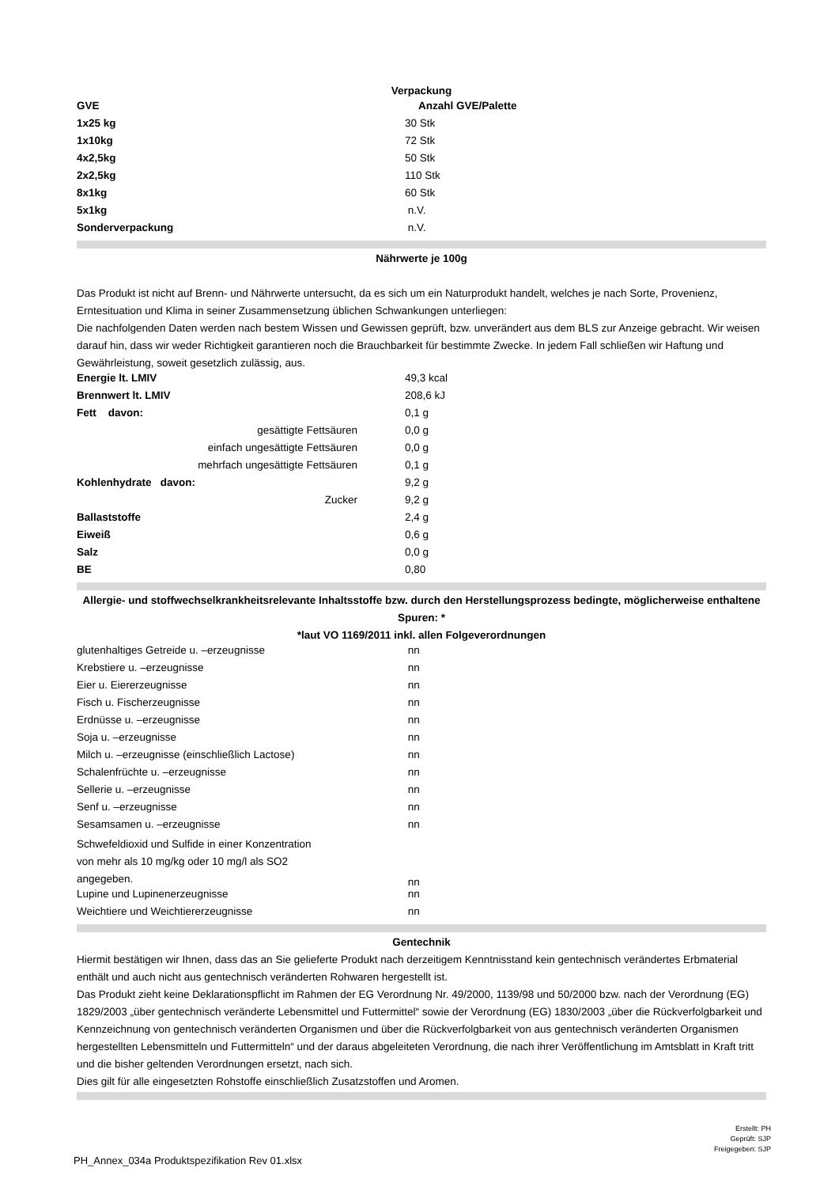Verpackung
| GVE | Anzahl GVE/Palette |
| --- | --- |
| 1x25 kg | 30 Stk |
| 1x10kg | 72 Stk |
| 4x2,5kg | 50 Stk |
| 2x2,5kg | 110 Stk |
| 8x1kg | 60 Stk |
| 5x1kg | n.V. |
| Sonderverpackung | n.V. |
Nährwerte je 100g
Das Produkt ist nicht auf Brenn- und Nährwerte untersucht, da es sich um ein Naturprodukt handelt, welches je nach Sorte, Provenienz, Erntesituation und Klima in seiner Zusammensetzung üblichen Schwankungen unterliegen:
Die nachfolgenden Daten werden nach bestem Wissen und Gewissen geprüft, bzw. unverändert aus dem BLS zur Anzeige gebracht. Wir weisen darauf hin, dass wir weder Richtigkeit garantieren noch die Brauchbarkeit für bestimmte Zwecke. In jedem Fall schließen wir Haftung und Gewährleistung, soweit gesetzlich zulässig, aus.
| Energie lt. LMIV | 49,3 kcal |
| Brennwert lt. LMIV | 208,6 kJ |
| Fett davon: | 0,1 g |
| gesättigte Fettsäuren | 0,0 g |
| einfach ungesättigte Fettsäuren | 0,0 g |
| mehrfach ungesättigte Fettsäuren | 0,1 g |
| Kohlenhydrate davon: | 9,2 g |
| Zucker | 9,2 g |
| Ballaststoffe | 2,4 g |
| Eiweiß | 0,6 g |
| Salz | 0,0 g |
| BE | 0,80 |
Allergie- und stoffwechselkrankheitsrelevante Inhaltsstoffe bzw. durch den Herstellungsprozess bedingte, möglicherweise enthaltene Spuren: *
*laut VO 1169/2011 inkl. allen Folgeverordnungen
| glutenhaltiges Getreide u. –erzeugnisse | nn |
| Krebstiere u. –erzeugnisse | nn |
| Eier u. Eiererzeugnisse | nn |
| Fisch u. Fischerzeugnisse | nn |
| Erdnüsse u. –erzeugnisse | nn |
| Soja u. –erzeugnisse | nn |
| Milch u. –erzeugnisse (einschließlich Lactose) | nn |
| Schalenfrüchte u. –erzeugnisse | nn |
| Sellerie u. –erzeugnisse | nn |
| Senf u. –erzeugnisse | nn |
| Sesamsamen u. –erzeugnisse | nn |
| Schwefeldioxid und Sulfide in einer Konzentration von mehr als 10 mg/kg oder 10 mg/l als SO2 angegeben. | nn |
| Lupine und Lupinenerzeugnisse | nn |
| Weichtiere und Weichtiererzeugnisse | nn |
Gentechnik
Hiermit bestätigen wir Ihnen, dass das an Sie gelieferte Produkt nach derzeitigem Kenntnisstand kein gentechnisch verändertes Erbmaterial enthält und auch nicht aus gentechnisch veränderten Rohwaren hergestellt ist.
Das Produkt zieht keine Deklarationspflicht im Rahmen der EG Verordnung Nr. 49/2000, 1139/98 und 50/2000 bzw. nach der Verordnung (EG) 1829/2003 „über gentechnisch veränderte Lebensmittel und Futtermittel“ sowie der Verordnung (EG) 1830/2003 „über die Rückverfolgbarkeit und Kennzeichnung von gentechnisch veränderten Organismen und über die Rückverfolgbarkeit von aus gentechnisch veränderten Organismen hergestellten Lebensmitteln und Futtermitteln“ und der daraus abgeleiteten Verordnung, die nach ihrer Veröffentlichung im Amtsblatt in Kraft tritt und die bisher geltenden Verordnungen ersetzt, nach sich.
Dies gilt für alle eingesetzten Rohstoffe einschließlich Zusatzstoffen und Aromen.
Erstellt: PH
Geprüft: SJP
Freigegeben: SJP
PH_Annex_034a Produktspezifikation Rev 01.xlsx